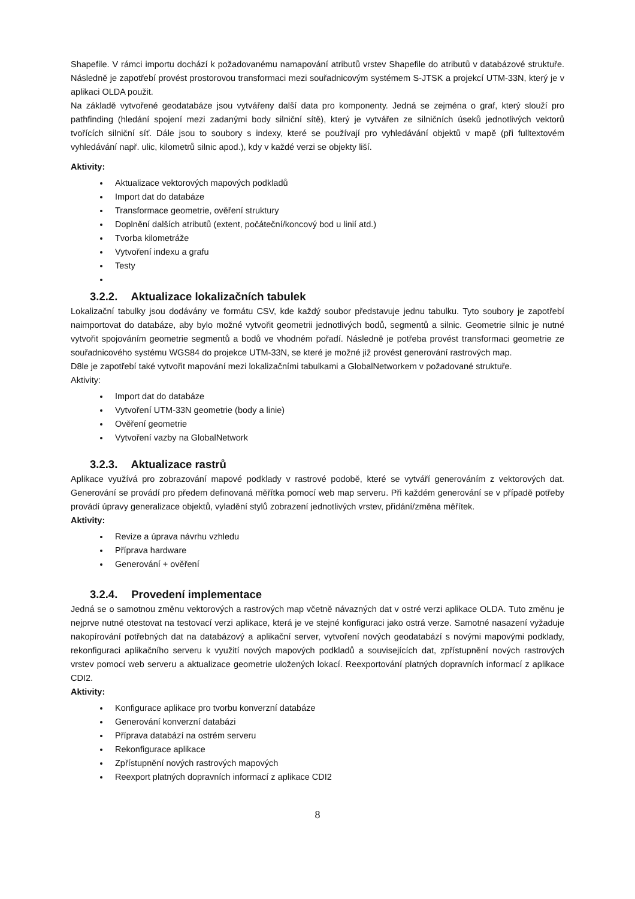Shapefile. V rámci importu dochází k požadovanému namapování atributů vrstev Shapefile do atributů v databázové struktuře. Následně je zapotřebí provést prostorovou transformaci mezi souřadnicovým systémem S-JTSK a projekcí UTM-33N, který je v aplikaci OLDA použit.
Na základě vytvořené geodatabáze jsou vytvářeny další data pro komponenty. Jedná se zejména o graf, který slouží pro pathfinding (hledání spojení mezi zadanými body silniční sítě), který je vytvářen ze silničních úseků jednotlivých vektorů tvořících silniční síť. Dále jsou to soubory s indexy, které se používají pro vyhledávání objektů v mapě (při fulltextovém vyhledávání např. ulic, kilometrů silnic apod.), kdy v každé verzi se objekty liší.
Aktivity:
Aktualizace vektorových mapových podkladů
Import dat do databáze
Transformace geometrie, ověření struktury
Doplnění dalších atributů (extent, počáteční/koncový bod u linií atd.)
Tvorba kilometráže
Vytvoření indexu a grafu
Testy
3.2.2. Aktualizace lokalizačních tabulek
Lokalizační tabulky jsou dodávány ve formátu CSV, kde každý soubor představuje jednu tabulku. Tyto soubory je zapotřebí naimportovat do databáze, aby bylo možné vytvořit geometrii jednotlivých bodů, segmentů a silnic. Geometrie silnic je nutné vytvořit spojováním geometrie segmentů a bodů ve vhodném pořadí. Následně je potřeba provést transformaci geometrie ze souřadnicového systému WGS84 do projekce UTM-33N, se které je možné již provést generování rastrových map.
D8le je zapotřebí také vytvořit mapování mezi lokalizačními tabulkami a GlobalNetworkem v požadované struktuře.
Aktivity:
Import dat do databáze
Vytvoření UTM-33N geometrie (body a linie)
Ověření geometrie
Vytvoření vazby na GlobalNetwork
3.2.3. Aktualizace rastrů
Aplikace využívá pro zobrazování mapové podklady v rastrové podobě, které se vytváří generováním z vektorových dat. Generování se provádí pro předem definovaná měřítka pomocí web map serveru. Při každém generování se v případě potřeby provádí úpravy generalizace objektů, vyladění stylů zobrazení jednotlivých vrstev, přidání/změna měřítek.
Aktivity:
Revize a úprava návrhu vzhledu
Příprava hardware
Generování + ověření
3.2.4. Provedení implementace
Jedná se o samotnou změnu vektorových a rastrových map včetně návazných dat v ostré verzi aplikace OLDA. Tuto změnu je nejprve nutné otestovat na testovací verzi aplikace, která je ve stejné konfiguraci jako ostrá verze. Samotné nasazení vyžaduje nakopírování potřebných dat na databázový a aplikační server, vytvoření nových geodatabází s novými mapovými podklady, rekonfiguraci aplikačního serveru k využití nových mapových podkladů a souvisejících dat, zpřístupnění nových rastrových vrstev pomocí web serveru a aktualizace geometrie uložených lokací. Reexportování platných dopravních informací z aplikace CDI2.
Aktivity:
Konfigurace aplikace pro tvorbu konverzní databáze
Generování konverzní databázi
Příprava databází na ostrém serveru
Rekonfigurace aplikace
Zpřístupnění nových rastrových mapových
Reexport platných dopravních informací z aplikace CDI2
8